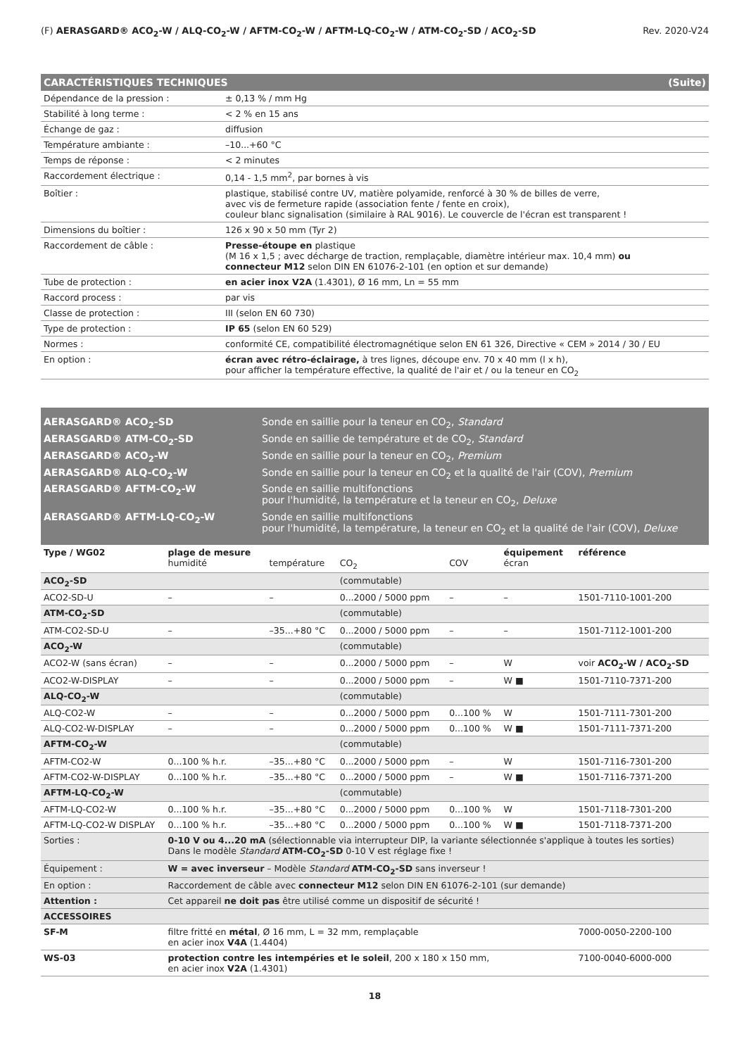(F) AERASGARD® ACO<sub>2</sub>-W / ALQ-CO<sub>2</sub>-W / AFTM-CO<sub>2</sub>-W / AFTM-LQ-CO<sub>2</sub>-W / ATM-CO<sub>2</sub>-SD / ACO<sub>2</sub>-SD Rev. 2020-V24
CARACTÉRISTIQUES TECHNIQUES (Suite)
| Dépendance de la pression : | ± 0,13 % / mm Hg |
| Stabilité à long terme : | < 2 % en 15 ans |
| Échange de gaz : | diffusion |
| Température ambiante : | –10...+60 °C |
| Temps de réponse : | < 2 minutes |
| Raccordement électrique : | 0,14 - 1,5 mm<sup>2</sup>, par bornes à vis |
| Boîtier : | plastique, stabilisé contre UV, matière polyamide, renforcé à 30 % de billes de verre, avec vis de fermeture rapide (association fente / fente en croix), couleur blanc signalisation (similaire à RAL 9016). Le couvercle de l'écran est transparent ! |
| Dimensions du boîtier : | 126 x 90 x 50 mm (Tyr 2) |
| Raccordement de câble : | Presse-étoupe en plastique (M 16 x 1,5 ; avec décharge de traction, remplaçable, diamètre intérieur max. 10,4 mm) ou connecteur M12 selon DIN EN 61076-2-101 (en option et sur demande) |
| Tube de protection : | en acier inox V2A (1.4301), Ø 16 mm, Ln = 55 mm |
| Raccord process : | par vis |
| Classe de protection : | III (selon EN 60 730) |
| Type de protection : | IP 65 (selon EN 60 529) |
| Normes : | conformité CE, compatibilité électromagnétique selon EN 61 326, Directive « CEM » 2014 / 30 / EU |
| En option : | écran avec rétro-éclairage, à tres lignes, découpe env. 70 x 40 mm (l x h), pour afficher la température effective, la qualité de l'air et / ou la teneur en CO<sub>2</sub> |
AERASGARD® ACO<sub>2</sub>-SD Sonde en saillie pour la teneur en CO<sub>2</sub>, Standard
AERASGARD® ATM-CO<sub>2</sub>-SD Sonde en saillie de température et de CO<sub>2</sub>, Standard
AERASGARD® ACO<sub>2</sub>-W Sonde en saillie pour la teneur en CO<sub>2</sub>, Premium
AERASGARD® ALQ-CO<sub>2</sub>-W Sonde en saillie pour la teneur en CO<sub>2</sub> et la qualité de l'air (COV), Premium
AERASGARD® AFTM-CO<sub>2</sub>-W Sonde en saillie multifonctions
pour l'humidité, la température et la teneur en CO<sub>2</sub>, Deluxe
AERASGARD® AFTM-LQ-CO<sub>2</sub>-W Sonde en saillie multifonctions
pour l'humidité, la température, la teneur en CO<sub>2</sub> et la qualité de l'air (COV), Deluxe
| Type / WG02 | plage de mesure humidité | température | CO<sub>2</sub> | COV | équipement écran | référence |
| --- | --- | --- | --- | --- | --- | --- |
| ACO<sub>2</sub>-SD | | | (commutable) | | | |
| ACO2-SD-U | – | – | 0...2000 / 5000 ppm | – | – | 1501-7110-1001-200 |
| ATM-CO<sub>2</sub>-SD | | | (commutable) | | | |
| ATM-CO2-SD-U | – | –35...+80 °C | 0...2000 / 5000 ppm | – | – | 1501-7112-1001-200 |
| ACO<sub>2</sub>-W | | | (commutable) | | | |
| ACO2-W (sans écran) | – | – | 0...2000 / 5000 ppm | – | W | voir ACO<sub>2</sub>-W / ACO<sub>2</sub>-SD |
| ACO2-W-DISPLAY | – | – | 0...2000 / 5000 ppm | – | W ■ | 1501-7110-7371-200 |
| ALQ-CO<sub>2</sub>-W | | | (commutable) | | | |
| ALQ-CO2-W | – | – | 0...2000 / 5000 ppm | 0...100 % | W | 1501-7111-7301-200 |
| ALQ-CO2-W-DISPLAY | – | – | 0...2000 / 5000 ppm | 0...100 % | W ■ | 1501-7111-7371-200 |
| AFTM-CO<sub>2</sub>-W | | | (commutable) | | | |
| AFTM-CO2-W | 0...100 % h.r. | –35...+80 °C | 0...2000 / 5000 ppm | – | W | 1501-7116-7301-200 |
| AFTM-CO2-W-DISPLAY | 0...100 % h.r. | –35...+80 °C | 0...2000 / 5000 ppm | – | W ■ | 1501-7116-7371-200 |
| AFTM-LQ-CO<sub>2</sub>-W | | | (commutable) | | | |
| AFTM-LQ-CO2-W | 0...100 % h.r. | –35...+80 °C | 0...2000 / 5000 ppm | 0...100 % | W | 1501-7118-7301-200 |
| AFTM-LQ-CO2-W DISPLAY | 0...100 % h.r. | –35...+80 °C | 0...2000 / 5000 ppm | 0...100 % | W ■ | 1501-7118-7371-200 |
| Sorties : | 0-10 V ou 4...20 mA (sélectionnable via interrupteur DIP, la variante sélectionnée s'applique à toutes les sorties) Dans le modèle Standard ATM-CO<sub>2</sub>-SD 0-10 V est réglage fixe ! | | | | | |
| Équipement : | W = avec inverseur – Modèle Standard ATM-CO<sub>2</sub>-SD sans inverseur ! | | | | | |
| En option : | Raccordement de câble avec connecteur M12 selon DIN EN 61076-2-101 (sur demande) | | | | | |
| Attention : | Cet appareil ne doit pas être utilisé comme un dispositif de sécurité ! | | | | | |
| ACCESSOIRES | | | | | | |
| SF-M | filtre fritté en métal , Ø 16 mm, L = 32 mm, remplaçable en acier inox V4A (1.4404) | | | | | 7000-0050-2200-100 |
| WS-03 | protection contre les intempéries et le soleil , 200 x 180 x 150 mm, en acier inox V2A (1.4301) | | | | | 7100-0040-6000-000 |
18